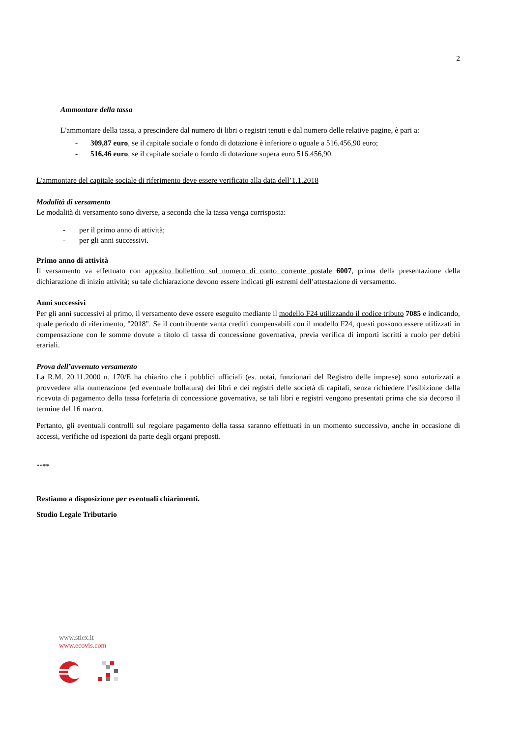2
Ammontare della tassa
L'ammontare della tassa, a prescindere dal numero di libri o registri tenuti e dal numero delle relative pagine, è pari a:
- 309,87 euro, se il capitale sociale o fondo di dotazione è inferiore o uguale a 516.456,90 euro;
- 516,46 euro, se il capitale sociale o fondo di dotazione supera euro 516.456,90.
L'ammontare del capitale sociale di riferimento deve essere verificato alla data dell’1.1.2018
Modalità di versamento
Le modalità di versamento sono diverse, a seconda che la tassa venga corrisposta:
- per il primo anno di attività;
- per gli anni successivi.
Primo anno di attività
Il versamento va effettuato con apposito bollettino sul numero di conto corrente postale 6007, prima della presentazione della dichiarazione di inizio attività; su tale dichiarazione devono essere indicati gli estremi dell’attestazione di versamento.
Anni successivi
Per gli anni successivi al primo, il versamento deve essere eseguito mediante il modello F24 utilizzando il codice tributo 7085 e indicando, quale periodo di riferimento, "2018". Se il contribuente vanta crediti compensabili con il modello F24, questi possono essere utilizzati in compensazione con le somme dovute a titolo di tassa di concessione governativa, previa verifica di importi iscritti a ruolo per debiti erariali.
Prova dell’avvenuto versamento
La R.M. 20.11.2000 n. 170/E ha chiarito che i pubblici ufficiali (es. notai, funzionari del Registro delle imprese) sono autorizzati a provvedere alla numerazione (ed eventuale bollatura) dei libri e dei registri delle società di capitali, senza richiedere l’esibizione della ricevuta di pagamento della tassa forfetaria di concessione governativa, se tali libri e registri vengono presentati prima che sia decorso il termine del 16 marzo.
Pertanto, gli eventuali controlli sul regolare pagamento della tassa saranno effettuati in un momento successivo, anche in occasione di accessi, verifiche od ispezioni da parte degli organi preposti.
****
Restiamo a disposizione per eventuali chiarimenti.
Studio Legale Tributario
www.stlex.it
www.ecovis.com